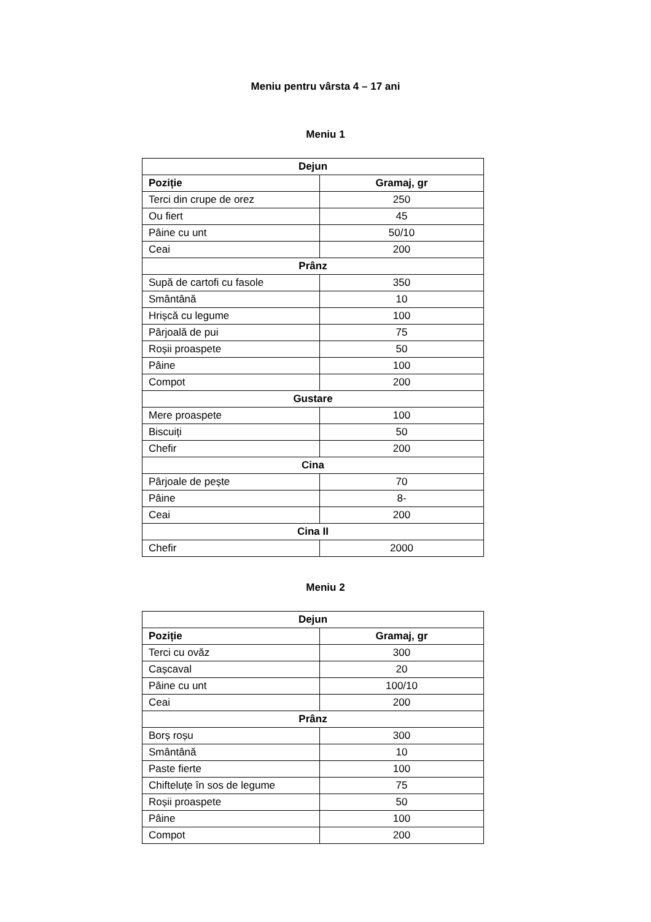Meniu pentru vârsta 4 – 17 ani
Meniu 1
| Dejun | |
| --- | --- |
| Poziție | Gramaj, gr |
| Terci din crupe de orez | 250 |
| Ou fiert | 45 |
| Pâine cu unt | 50/10 |
| Ceai | 200 |
| Prânz | |
| Supă de cartofi cu fasole | 350 |
| Smântână | 10 |
| Hrișcă cu legume | 100 |
| Pârjoală de pui | 75 |
| Roșii proaspete | 50 |
| Pâine | 100 |
| Compot | 200 |
| Gustare | |
| Mere proaspete | 100 |
| Biscuiți | 50 |
| Chefir | 200 |
| Cina | |
| Pârjoale de pește | 70 |
| Pâine | 8- |
| Ceai | 200 |
| Cina II | |
| Chefir | 2000 |
Meniu 2
| Dejun | |
| --- | --- |
| Poziție | Gramaj, gr |
| Terci cu ovăz | 300 |
| Cașcaval | 20 |
| Pâine cu unt | 100/10 |
| Ceai | 200 |
| Prânz | |
| Borș roșu | 300 |
| Smântână | 10 |
| Paste fierte | 100 |
| Chifteluțe în sos de legume | 75 |
| Roșii proaspete | 50 |
| Pâine | 100 |
| Compot | 200 |